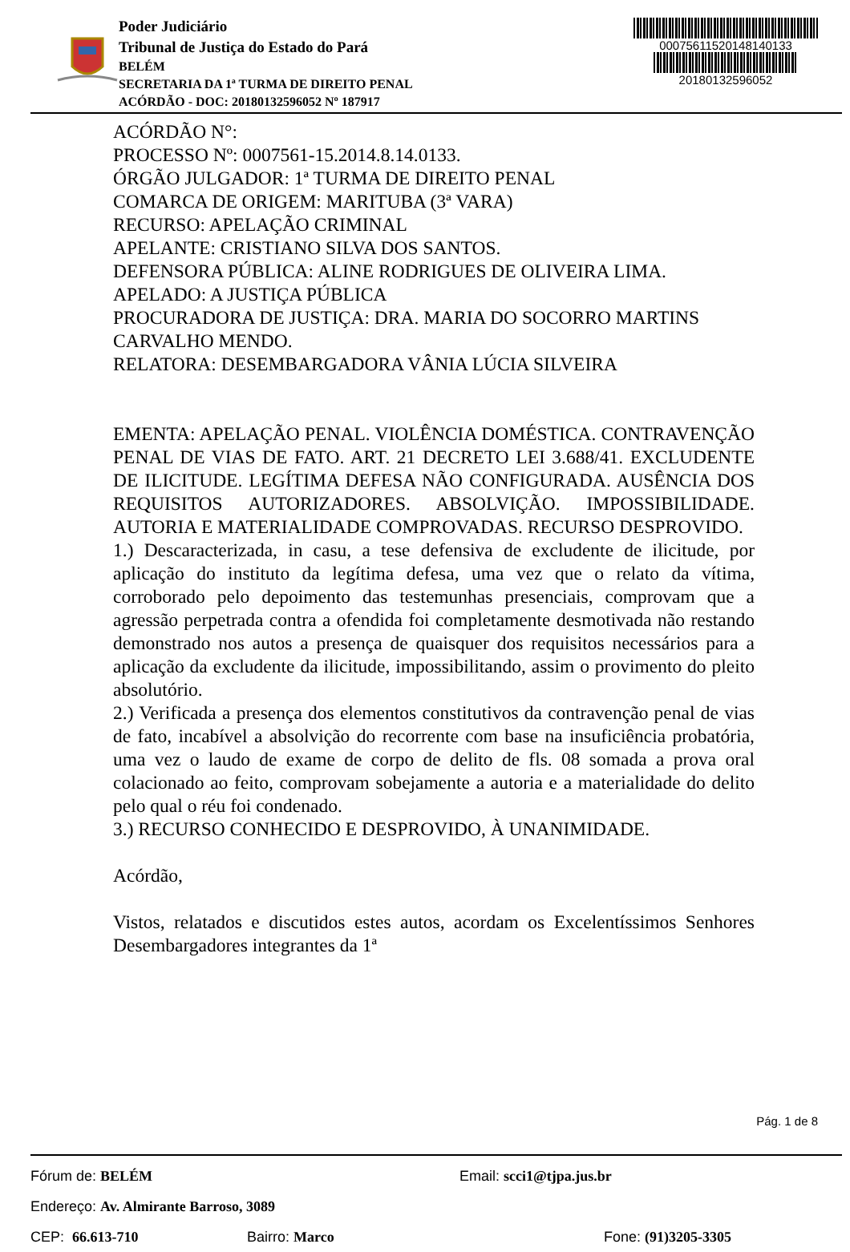Poder Judiciário
Tribunal de Justiça do Estado do Pará
BELÉM
SECRETARIA DA 1ª TURMA DE DIREITO PENAL
ACÓRDÃO - DOC: 20180132596052 Nº 187917
00075611520148140133
20180132596052
ACÓRDÃO N°:
PROCESSO Nº: 0007561-15.2014.8.14.0133.
ÓRGÃO JULGADOR: 1ª TURMA DE DIREITO PENAL
COMARCA DE ORIGEM: MARITUBA (3ª VARA)
RECURSO: APELAÇÃO CRIMINAL
APELANTE: CRISTIANO SILVA DOS SANTOS.
DEFENSORA PÚBLICA: ALINE RODRIGUES DE OLIVEIRA LIMA.
APELADO: A JUSTIÇA PÚBLICA
PROCURADORA DE JUSTIÇA: DRA. MARIA DO SOCORRO MARTINS CARVALHO MENDO.
RELATORA: DESEMBARGADORA VÂNIA LÚCIA SILVEIRA
EMENTA: APELAÇÃO PENAL. VIOLÊNCIA DOMÉSTICA. CONTRAVENÇÃO PENAL DE VIAS DE FATO. ART. 21 DECRETO LEI 3.688/41. EXCLUDENTE DE ILICITUDE. LEGÍTIMA DEFESA NÃO CONFIGURADA. AUSÊNCIA DOS REQUISITOS AUTORIZADORES. ABSOLVIÇÃO. IMPOSSIBILIDADE. AUTORIA E MATERIALIDADE COMPROVADAS. RECURSO DESPROVIDO.
1.) Descaracterizada, in casu, a tese defensiva de excludente de ilicitude, por aplicação do instituto da legítima defesa, uma vez que o relato da vítima, corroborado pelo depoimento das testemunhas presenciais, comprovam que a agressão perpetrada contra a ofendida foi completamente desmotivada não restando demonstrado nos autos a presença de quaisquer dos requisitos necessários para a aplicação da excludente da ilicitude, impossibilitando, assim o provimento do pleito absolutório.
2.) Verificada a presença dos elementos constitutivos da contravenção penal de vias de fato, incabível a absolvição do recorrente com base na insuficiência probatória, uma vez o laudo de exame de corpo de delito de fls. 08 somada a prova oral colacionado ao feito, comprovam sobejamente a autoria e a materialidade do delito pelo qual o réu foi condenado.
3.) RECURSO CONHECIDO E DESPROVIDO, À UNANIMIDADE.
Acórdão,
Vistos, relatados e discutidos estes autos, acordam os Excelentíssimos Senhores Desembargadores integrantes da 1ª
Pág. 1 de 8
Fórum de: BELÉM Email: scci1@tjpa.jus.br
Endereço: Av. Almirante Barroso, 3089
CEP: 66.613-710 Bairro: Marco Fone: (91)3205-3305